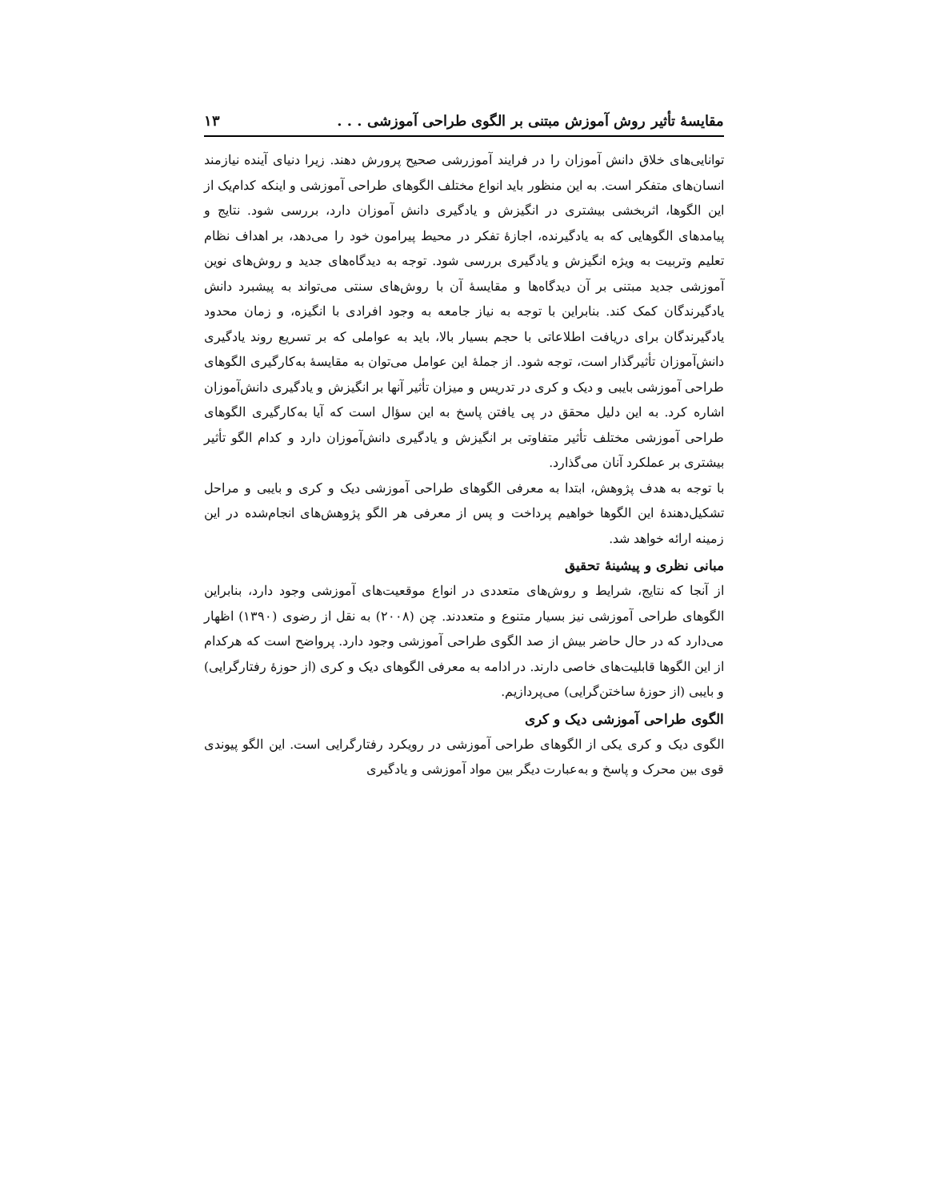مقایسهٔ تأثیر روش آموزش مبتنی بر الگوی طراحی آموزشی . . . ۱۳
توانایی‌های خلاق دانش آموزان را در فرایند آموزرشی صحیح پرورش دهند. زیرا دنیای آینده نیازمند انسان‌های متفکر است. به این منظور باید انواع مختلف الگوهای طراحی آموزشی و اینکه کدام‌یک از این الگوها، اثربخشی بیشتری در انگیزش و یادگیری دانش آموزان دارد، بررسی شود. نتایج و پیامدهای الگوهایی که به یادگیرنده، اجازهٔ تفکر در محیط پیرامون خود را می‌دهد، بر اهداف نظام تعلیم وتربیت به ویژه انگیزش و یادگیری بررسی شود. توجه به دیدگاه‌های جدید و روش‌های نوین آموزشی جدید مبتنی بر آن دیدگاه‌ها و مقایسهٔ آن با روش‌های سنتی می‌تواند به پیشبرد دانش یادگیرندگان کمک کند. بنابراین با توجه به نیاز جامعه به وجود افرادی با انگیزه، و زمان محدود یادگیرندگان برای دریافت اطلاعاتی با حجم بسیار بالا، باید به عواملی که بر تسریع روند یادگیری دانش‌آموزان تأثیرگذار است، توجه شود. از جملهٔ این عوامل می‌توان به مقایسهٔ به‌کارگیری الگوهای طراحی آموزشی بایبی و دیک و کری در تدریس و میزان تأثیر آنها بر انگیزش و یادگیری دانش‌آموزان اشاره کرد. به این دلیل محقق در پی یافتن پاسخ به این سؤال است که آیا به‌کارگیری الگوهای طراحی آموزشی مختلف تأثیر متفاوتی بر انگیزش و یادگیری دانش‌آموزان دارد و کدام الگو تأثیر بیشتری بر عملکرد آنان می‌گذارد.
با توجه به هدف پژوهش، ابتدا به معرفی الگوهای طراحی آموزشی دیک و کری و بایبی و مراحل تشکیل‌دهندهٔ این الگوها خواهیم پرداخت و پس از معرفی هر الگو پژوهش‌های انجام‌شده در این زمینه ارائه خواهد شد.
مبانی نظری و پیشینهٔ تحقیق
از آنجا که نتایج، شرایط و روش‌های متعددی در انواع موقعیت‌های آموزشی وجود دارد، بنابراین الگوهای طراحی آموزشی نیز بسیار متنوع و متعددند. چن (۲۰۰۸) به نقل از رضوی (۱۳۹۰) اظهار می‌دارد که در حال حاضر بیش از صد الگوی طراحی آموزشی وجود دارد. پرواضح است که هرکدام از این الگوها قابلیت‌های خاصی دارند. در ادامه به معرفی الگوهای دیک و کری (از حوزهٔ رفتارگرایی) و بایبی (از حوزهٔ ساختن‌گرایی) می‌پردازیم.
الگوی طراحی آموزشی دیک و کری
الگوی دیک و کری یکی از الگوهای طراحی آموزشی در رویکرد رفتارگرایی است. این الگو پیوندی قوی بین محرک و پاسخ و به‌عبارت دیگر بین مواد آموزشی و یادگیری